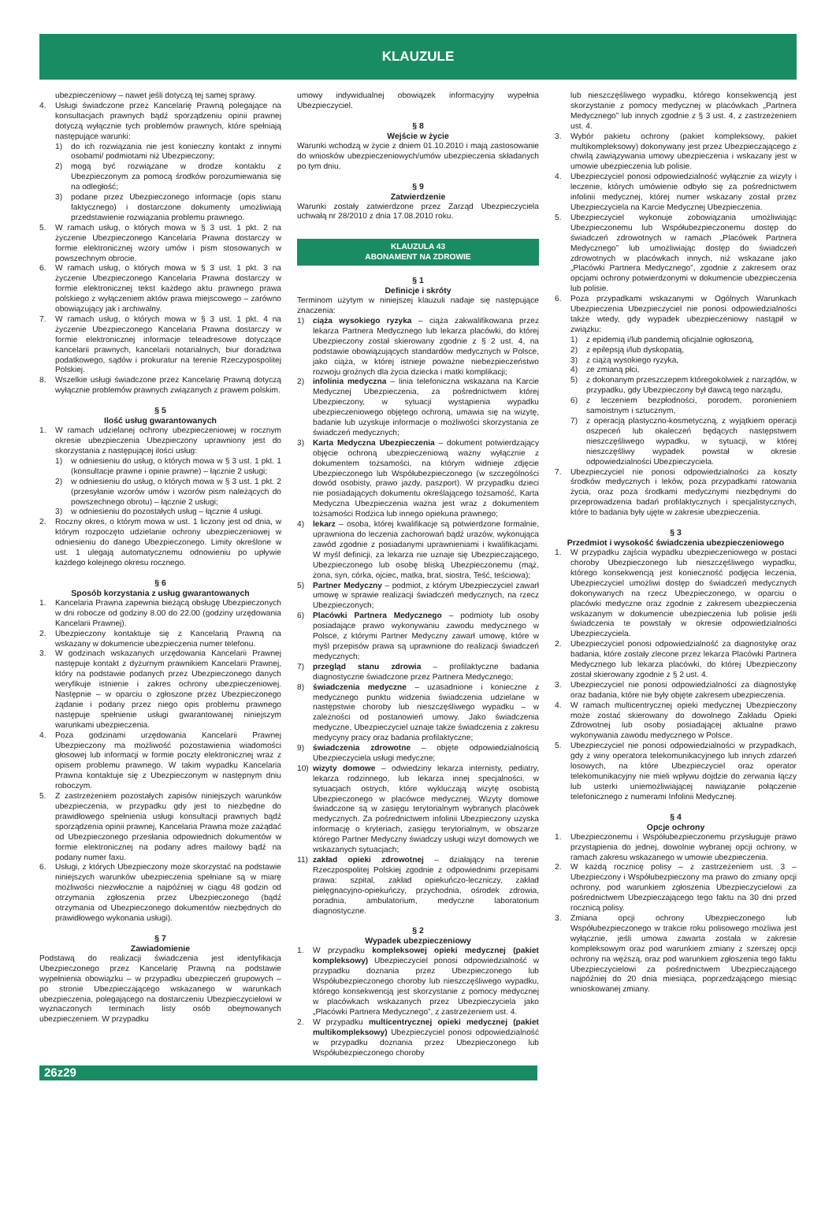KLAUZULE
ubezpieczeniowy – nawet jeśli dotyczą tej samej sprawy.
4. Usługi świadczone przez Kancelarię Prawną polegające na konsultacjach prawnych bądź sporządzeniu opinii prawnej dotyczą wyłącznie tych problemów prawnych, które spełniają następujące warunki:
1) do ich rozwiązania nie jest konieczny kontakt z innymi osobami/ podmiotami niż Ubezpieczony;
2) mogą być rozwiązane w drodze kontaktu z Ubezpieczonym za pomocą środków porozumiewania się na odległość;
3) podane przez Ubezpieczonego informacje (opis stanu faktycznego) i dostarczone dokumenty umożliwiają przedstawienie rozwiązania problemu prawnego.
5. W ramach usług, o których mowa w § 3 ust. 1 pkt. 2 na życzenie Ubezpieczonego Kancelaria Prawna dostarczy w formie elektronicznej wzory umów i pism stosowanych w powszechnym obrocie.
6. W ramach usług, o których mowa w § 3 ust. 1 pkt. 3 na życzenie Ubezpieczonego Kancelaria Prawna dostarczy w formie elektronicznej tekst każdego aktu prawnego prawa polskiego z wyłączeniem aktów prawa miejscowego – zarówno obowiązujący jak i archiwalny.
7. W ramach usług, o których mowa w § 3 ust. 1 pkt. 4 na życzenie Ubezpieczonego Kancelaria Prawna dostarczy w formie elektronicznej informacje teleadresowe dotyczące kancelarii prawnych, kancelarii notarialnych, biur doradztwa podatkowego, sądów i prokuratur na terenie Rzeczypospolitej Polskiej.
8. Wszelkie usługi świadczone przez Kancelarię Prawną dotyczą wyłącznie problemów prawnych związanych z prawem polskim.
§ 5
Ilość usług gwarantowanych
1. W ramach udzielanej ochrony ubezpieczeniowej w rocznym okresie ubezpieczenia Ubezpieczony uprawniony jest do skorzystania z następującej ilości usług:
1) w odniesieniu do usług, o których mowa w § 3 ust. 1 pkt. 1 (konsultacje prawne i opinie prawne) – łącznie 2 usługi;
2) w odniesieniu do usług, o których mowa w § 3 ust. 1 pkt. 2 (przesyłanie wzorów umów i wzorów pism należących do powszechnego obrotu) – łącznie 2 usługi;
3) w odniesieniu do pozostałych usług – łącznie 4 usługi.
2. Roczny okres, o którym mowa w ust. 1 liczony jest od dnia, w którym rozpoczęto udzielanie ochrony ubezpieczeniowej w odniesieniu do danego Ubezpieczonego. Limity określone w ust. 1 ulegają automatycznemu odnowieniu po upływie każdego kolejnego okresu rocznego.
§ 6
Sposób korzystania z usług gwarantowanych
1. Kancelaria Prawna zapewnia bieżącą obsługę Ubezpieczonych w dni robocze od godziny 8.00 do 22.00 (godziny urzędowania Kancelarii Prawnej).
2. Ubezpieczony kontaktuje się z Kancelarią Prawną na wskazany w dokumencie ubezpieczenia numer telefonu.
3. W godzinach wskazanych urzędowania Kancelarii Prawnej następuje kontakt z dyżurnym prawnikiem Kancelarii Prawnej, który na podstawie podanych przez Ubezpieczonego danych weryfikuje istnienie i zakres ochrony ubezpieczeniowej. Następnie – w oparciu o zgłoszone przez Ubezpieczonego żądanie i podany przez niego opis problemu prawnego następuje spełnienie usługi gwarantowanej niniejszym warunkami ubezpieczenia.
4. Poza godzinami urzędowania Kancelarii Prawnej Ubezpieczony ma możliwość pozostawienia wiadomości głosowej lub informacji w formie poczty elektronicznej wraz z opisem problemu prawnego. W takim wypadku Kancelaria Prawna kontaktuje się z Ubezpieczonym w następnym dniu roboczym.
5. Z zastrzeżeniem pozostałych zapisów niniejszych warunków ubezpieczenia, w przypadku gdy jest to niezbędne do prawidłowego spełnienia usługi konsultacji prawnych bądź sporządzenia opinii prawnej, Kancelaria Prawna może zażądać od Ubezpieczonego przesłania odpowiednich dokumentów w formie elektronicznej na podany adres mailowy bądź na podany numer faxu.
6. Usługi, z których Ubezpieczony może skorzystać na podstawie niniejszych warunków ubezpieczenia spełniane są w miarę możliwości niezwłocznie a najpóźniej w ciągu 48 godzin od otrzymania zgłoszenia przez Ubezpieczonego (bądź otrzymania od Ubezpieczonego dokumentów niezbędnych do prawidłowego wykonania usługi).
§ 7
Zawiadomienie
Podstawą do realizacji świadczenia jest identyfikacja Ubezpieczonego przez Kancelarię Prawną na podstawie wypełnienia obowiązku – w przypadku ubezpieczeń grupowych – po stronie Ubezpieczającego wskazanego w warunkach ubezpieczenia, polegającego na dostarczeniu Ubezpieczycielowi w wyznaczonych terminach listy osób obejmowanych ubezpieczeniem. W przypadku
umowy indywidualnej obowiązek informacyjny wypełnia Ubezpieczyciel.
§ 8
Wejście w życie
Warunki wchodzą w życie z dniem 01.10.2010 i mają zastosowanie do wniosków ubezpieczeniowych/umów ubezpieczenia składanych po tym dniu.
§ 9
Zatwierdzenie
Warunki zostały zatwierdzone przez Zarząd Ubezpieczyciela uchwałą nr 28/2010 z dnia 17.08.2010 roku.
KLAUZULA 43
ABONAMENT NA ZDROWIE
§ 1
Definicje i skróty
Terminom użytym w niniejszej klauzuli nadaje się następujące znaczenia:
1) ciąża wysokiego ryzyka – ciąża zakwalifikowana przez lekarza Partnera Medycznego lub lekarza placówki, do której Ubezpieczony został skierowany zgodnie z § 2 ust. 4, na podstawie obowiązujących standardów medycznych w Polsce, jako ciąża, w której istnieje poważne niebezpieczeństwo rozwoju groźnych dla życia dziecka i matki komplikacji;
2) infolinia medyczna – linia telefoniczna wskazana na Karcie Medycznej Ubezpieczenia, za pośrednictwem której Ubezpieczony, w sytuacji wystąpienia wypadku ubezpieczeniowego objętego ochroną, umawia się na wizytę, badanie lub uzyskuje informacje o możliwości skorzystania ze świadczeń medycznych;
3) Karta Medyczna Ubezpieczenia – dokument potwierdzający objęcie ochroną ubezpieczeniową ważny wyłącznie z dokumentem tożsamości, na którym widnieje zdjęcie Ubezpieczonego lub Współubezpieczonego (w szczególności dowód osobisty, prawo jazdy, paszport). W przypadku dzieci nie posiadających dokumentu określającego tożsamość, Karta Medyczna Ubezpieczenia ważna jest wraz z dokumentem tożsamości Rodzica lub innego opiekuna prawnego;
4) lekarz – osoba, której kwalifikacje są potwierdzone formalnie, uprawniona do leczenia zachorowań bądź urazów, wykonująca zawód zgodnie z posiadanymi uprawnieniami i kwalifikacjami. W myśl definicji, za lekarza nie uznaje się Ubezpieczającego, Ubezpieczonego lub osobę bliską Ubezpieczonemu (mąż, żona, syn, córka, ojciec, matka, brat, siostra, Teść, teściowa);
5) Partner Medyczny – podmiot, z którym Ubezpieczyciel zawarł umowę w sprawie realizacji świadczeń medycznych, na rzecz Ubezpieczonych;
6) Placówki Partnera Medycznego – podmioty lub osoby posiadające prawo wykonywaniu zawodu medycznego w Polsce, z którymi Partner Medyczny zawarł umowę, które w myśl przepisów prawa są uprawnione do realizacji świadczeń medycznych;
7) przegląd stanu zdrowia – profilaktyczne badania diagnostyczne świadczone przez Partnera Medycznego;
8) świadczenia medyczne – uzasadnione i konieczne z medycznego punktu widzenia świadczenia udzielane w następstwie choroby lub nieszczęśliwego wypadku – w zależności od postanowień umowy. Jako świadczenia medyczne, Ubezpieczyciel uznaje także świadczenia z zakresu medycyny pracy oraz badania profilaktyczne;
9) świadczenia zdrowotne – objęte odpowiedzialnością Ubezpieczyciela usługi medyczne;
10) wizyty domowe – odwiedziny lekarza internisty, pediatry, lekarza rodzinnego, lub lekarza innej specjalności, w sytuacjach ostrych, które wykluczają wizytę osobistą Ubezpieczonego w placówce medycznej. Wizyty domowe świadczone są w zasięgu terytorialnym wybranych placówek medycznych. Za pośrednictwem infolinii Ubezpieczony uzyska informację o kryteriach, zasięgu terytorialnym, w obszarze którego Partner Medyczny świadczy usługi wizyt domowych we wskazanych sytuacjach;
11) zakład opieki zdrowotnej – działający na terenie Rzeczpospolitej Polskiej zgodnie z odpowiednimi przepisami prawa: szpital, zakład opiekuńczo-leczniczy, zakład pielęgnacyjno-opiekuńczy, przychodnia, ośrodek zdrowia, poradnia, ambulatorium, medyczne laboratorium diagnostyczne.
§ 2
Wypadek ubezpieczeniowy
1. W przypadku kompleksowej opieki medycznej (pakiet kompleksowy) Ubezpieczyciel ponosi odpowiedzialność w przypadku doznania przez Ubezpieczonego lub Współubezpieczonego choroby lub nieszczęśliwego wypadku, którego konsekwencją jest skorzystanie z pomocy medycznej w placówkach wskazanych przez Ubezpieczyciela jako „Placówki Partnera Medycznego”, z zastrzeżeniem ust. 4.
2. W przypadku multicentrycznej opieki medycznej (pakiet multikompleksowy) Ubezpieczyciel ponosi odpowiedzialność w przypadku doznania przez Ubezpieczonego lub Współubezpieczonego choroby
lub nieszczęśliwego wypadku, którego konsekwencją jest skorzystanie z pomocy medycznej w placówkach „Partnera Medycznego” lub innych zgodnie z § 3 ust. 4, z zastrzeżeniem ust. 4.
3. Wybór pakietu ochrony (pakiet kompleksowy, pakiet multikompleksowy) dokonywany jest przez Ubezpieczającego z chwilą zawiązywania umowy ubezpieczenia i wskazany jest w umowie ubezpieczenia lub polisie.
4. Ubezpieczyciel ponosi odpowiedzialność wyłącznie za wizyty i leczenie, których umówienie odbyło się za pośrednictwem infolinii medycznej, której numer wskazany został przez Ubezpieczyciela na Karcie Medycznej Ubezpieczenia.
5. Ubezpieczyciel wykonuje zobowiązania umożliwiając Ubezpieczonemu lub Współubezpieczonemu dostęp do świadczeń zdrowotnych w ramach „Placówek Partnera Medycznego” lub umożliwiając dostęp do świadczeń zdrowotnych w placówkach innych, niż wskazane jako „Placówki Partnera Medycznego”, zgodnie z zakresem oraz opcjami ochrony potwierdzonymi w dokumencie ubezpieczenia lub polisie.
6. Poza przypadkami wskazanymi w Ogólnych Warunkach Ubezpieczenia Ubezpieczyciel nie ponosi odpowiedzialności także wtedy, gdy wypadek ubezpieczeniowy nastąpił w związku:
1) z epidemią i/lub pandemią oficjalnie ogłoszoną,
2) z epilepsją i/lub dyskopatią,
3) z ciążą wysokiego ryzyka,
4) ze zmianą płci,
5) z dokonanym przeszczepem któregokolwiek z narządów, w przypadku, gdy Ubezpieczony był dawcą tego narządu,
6) z leczeniem bezpłodności, porodem, poronieniem samoistnym i sztucznym,
7) z operacją plastyczno-kosmetyczną, z wyjątkiem operacji oszpeceń lub okaleczeń będących następstwem nieszczęśliwego wypadku, w sytuacji, w której nieszczęśliwy wypadek powstał w okresie odpowiedzialności Ubezpieczyciela.
7. Ubezpieczyciel nie ponosi odpowiedzialności za koszty środków medycznych i leków, poza przypadkami ratowania życia, oraz poza środkami medycznymi niezbędnymi do przeprowadzenia badań profilaktycznych i specjalistycznych, które to badania były ujęte w zakresie ubezpieczenia.
§ 3
Przedmiot i wysokość świadczenia ubezpieczeniowego
1. W przypadku zajścia wypadku ubezpieczeniowego w postaci choroby Ubezpieczonego lub nieszczęśliwego wypadku, którego konsekwencją jest konieczność podjęcia leczenia, Ubezpieczyciel umożliwi dostęp do świadczeń medycznych dokonywanych na rzecz Ubezpieczonego, w oparciu o placówki medyczne oraz zgodnie z zakresem ubezpieczenia wskazanym w dokumencie ubezpieczenia lub polisie jeśli świadczenia te powstały w okresie odpowiedzialności Ubezpieczyciela.
2. Ubezpieczyciel ponosi odpowiedzialność za diagnostykę oraz badania, które zostały zlecone przez lekarza Placówki Partnera Medycznego lub lekarza placówki, do której Ubezpieczony został skierowany zgodnie z § 2 ust. 4.
3. Ubezpieczyciel nie ponosi odpowiedzialności za diagnostykę oraz badania, które nie były objęte zakresem ubezpieczenia.
4. W ramach multicentrycznej opieki medycznej Ubezpieczony może zostać skierowany do dowolnego Zakładu Opieki Zdrowotnej lub osoby posiadającej aktualne prawo wykonywania zawodu medycznego w Polsce.
5. Ubezpieczyciel nie ponosi odpowiedzialności w przypadkach, gdy z winy operatora telekomunikacyjnego lub innych zdarzeń losowych, na które Ubezpieczyciel oraz operator telekomunikacyjny nie mieli wpływu dojdzie do zerwania łączy lub usterki uniemożliwiającej nawiązanie połączenie telefonicznego z numerami Infolinii Medycznej.
§ 4
Opcje ochrony
1. Ubezpieczonemu i Współubezpieczonemu przysługuje prawo przystąpienia do jednej, dowolnie wybranej opcji ochrony, w ramach zakresu wskazanego w umowie ubezpieczenia.
2. W każdą rocznicę polisy – z zastrzeżeniem ust. 3 – Ubezpieczony i Współubezpieczony ma prawo do zmiany opcji ochrony, pod warunkiem zgłoszenia Ubezpieczycielowi za pośrednictwem Ubezpieczającego tego faktu na 30 dni przed rocznicą polisy.
3. Zmiana opcji ochrony Ubezpieczonego lub Współubezpieczonego w trakcie roku polisowego możliwa jest wyłącznie, jeśli umowa zawarta została w zakresie kompleksowym oraz pod warunkiem zmiany z szerszej opcji ochrony na węższą, oraz pod warunkiem zgłoszenia tego faktu Ubezpieczycielowi za pośrednictwem Ubezpieczającego najpóźniej do 20 dnia miesiąca, poprzedzającego miesiąc wnioskowanej zmiany.
26z29